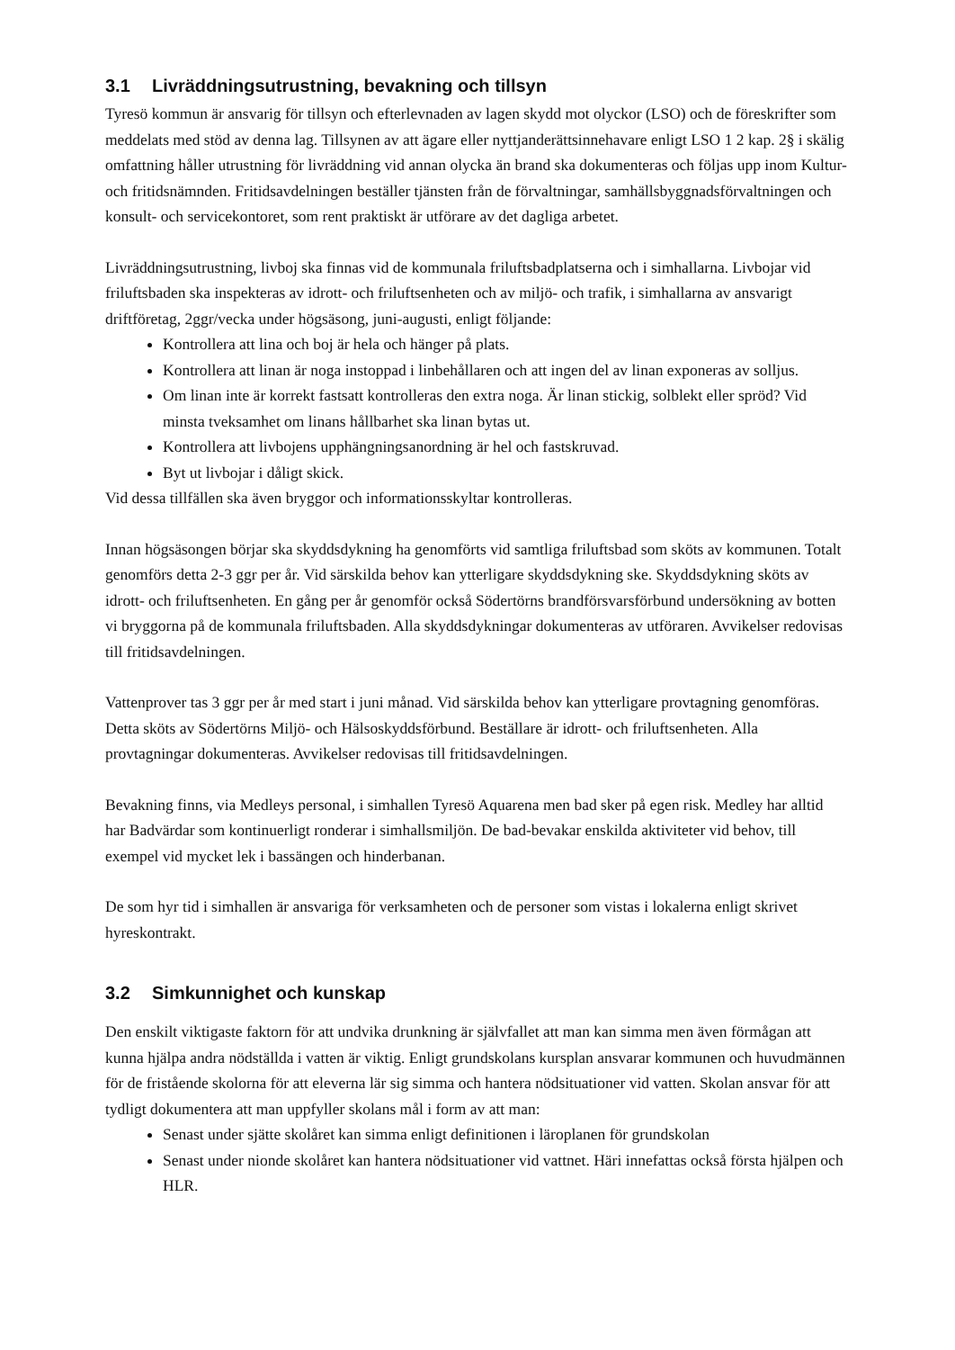3.1 Livräddningsutrustning, bevakning och tillsyn
Tyresö kommun är ansvarig för tillsyn och efterlevnaden av lagen skydd mot olyckor (LSO) och de föreskrifter som meddelats med stöd av denna lag. Tillsynen av att ägare eller nyttjanderättsinnehavare enligt LSO 1 2 kap. 2§ i skälig omfattning håller utrustning för livräddning vid annan olycka än brand ska dokumenteras och följas upp inom Kultur- och fritidsnämnden. Fritidsavdelningen beställer tjänsten från de förvaltningar, samhällsbyggnadsförvaltningen och konsult- och servicekontoret, som rent praktiskt är utförare av det dagliga arbetet.
Livräddningsutrustning, livboj ska finnas vid de kommunala friluftsbadplatserna och i simhallarna. Livbojar vid friluftsbaden ska inspekteras av idrott- och friluftsenheten och av miljö- och trafik, i simhallarna av ansvarigt driftföretag, 2ggr/vecka under högsäsong, juni-augusti, enligt följande:
Kontrollera att lina och boj är hela och hänger på plats.
Kontrollera att linan är noga instoppad i linbehållaren och att ingen del av linan exponeras av solljus.
Om linan inte är korrekt fastsatt kontrolleras den extra noga. Är linan stickig, solblekt eller spröd? Vid minsta tveksamhet om linans hållbarhet ska linan bytas ut.
Kontrollera att livbojens upphängningsanordning är hel och fastskruvad.
Byt ut livbojar i dåligt skick.
Vid dessa tillfällen ska även bryggor och informationsskyltar kontrolleras.
Innan högsäsongen börjar ska skyddsdykning ha genomförts vid samtliga friluftsbad som sköts av kommunen. Totalt genomförs detta 2-3 ggr per år. Vid särskilda behov kan ytterligare skyddsdykning ske. Skyddsdykning sköts av idrott- och friluftsenheten. En gång per år genomför också Södertörns brandförsvarsförbund undersökning av botten vi bryggorna på de kommunala friluftsbaden. Alla skyddsdykningar dokumenteras av utföraren. Avvikelser redovisas till fritidsavdelningen.
Vattenprover tas 3 ggr per år med start i juni månad. Vid särskilda behov kan ytterligare provtagning genomföras. Detta sköts av Södertörns Miljö- och Hälsoskyddsförbund. Beställare är idrott- och friluftsenheten. Alla provtagningar dokumenteras. Avvikelser redovisas till fritidsavdelningen.
Bevakning finns, via Medleys personal, i simhallen Tyresö Aquarena men bad sker på egen risk. Medley har alltid har Badvärdar som kontinuerligt ronderar i simhallsmiljön. De bad-bevakar enskilda aktiviteter vid behov, till exempel vid mycket lek i bassängen och hinderbanan.
De som hyr tid i simhallen är ansvariga för verksamheten och de personer som vistas i lokalerna enligt skrivet hyreskontrakt.
3.2 Simkunnighet och kunskap
Den enskilt viktigaste faktorn för att undvika drunkning är självfallet att man kan simma men även förmågan att kunna hjälpa andra nödställda i vatten är viktig. Enligt grundskolans kursplan ansvarar kommunen och huvudmännen för de fristående skolorna för att eleverna lär sig simma och hantera nödsituationer vid vatten. Skolan ansvar för att tydligt dokumentera att man uppfyller skolans mål i form av att man:
Senast under sjätte skolåret kan simma enligt definitionen i läroplanen för grundskolan
Senast under nionde skolåret kan hantera nödsituationer vid vattnet. Häri innefattas också första hjälpen och HLR.